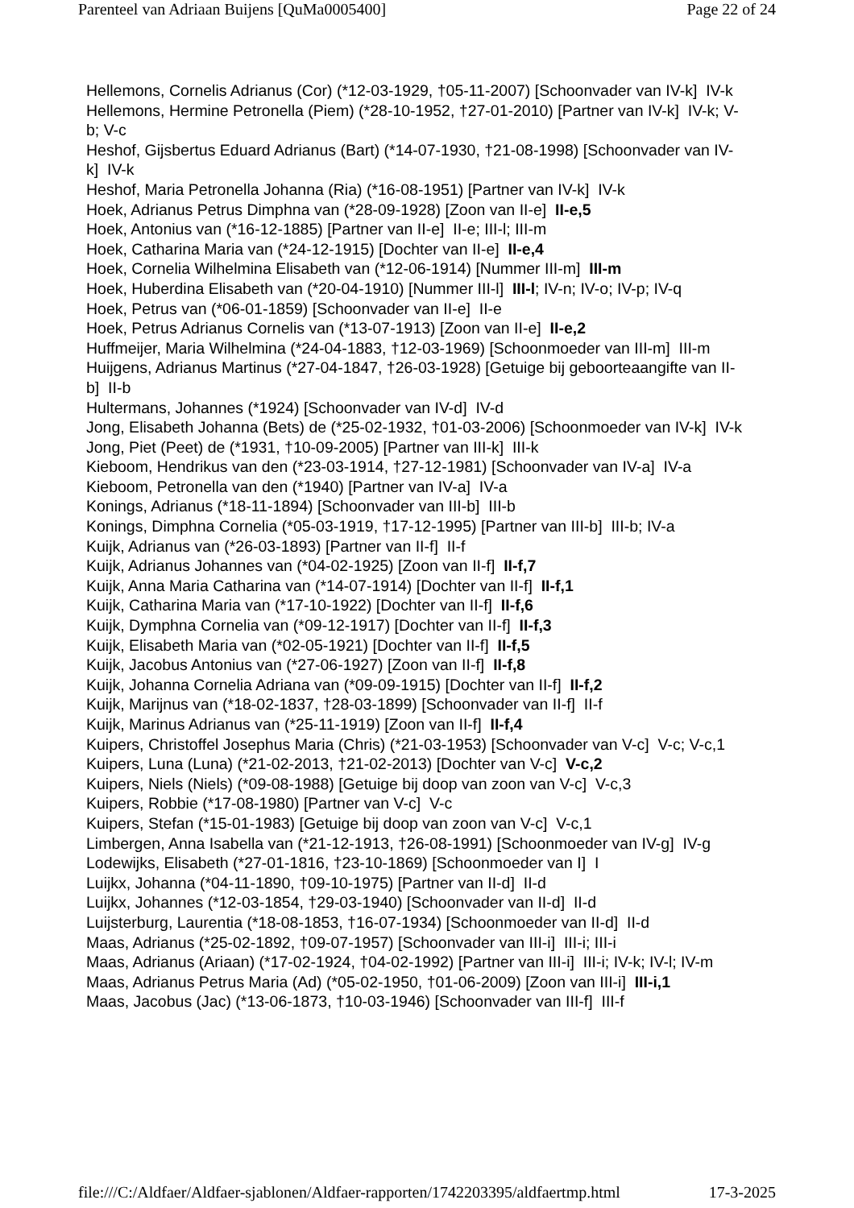Parenteel van Adriaan Buijens [QuMa0005400] Page 22 of 24
Hellemons, Cornelis Adrianus (Cor) (*12-03-1929, †05-11-2007) [Schoonvader van IV-k] IV-k
Hellemons, Hermine Petronella (Piem) (*28-10-1952, †27-01-2010) [Partner van IV-k] IV-k; V-b; V-c
Heshof, Gijsbertus Eduard Adrianus (Bart) (*14-07-1930, †21-08-1998) [Schoonvader van IV-k] IV-k
Heshof, Maria Petronella Johanna (Ria) (*16-08-1951) [Partner van IV-k] IV-k
Hoek, Adrianus Petrus Dimphna van (*28-09-1928) [Zoon van II-e] II-e,5
Hoek, Antonius van (*16-12-1885) [Partner van II-e] II-e; III-l; III-m
Hoek, Catharina Maria van (*24-12-1915) [Dochter van II-e] II-e,4
Hoek, Cornelia Wilhelmina Elisabeth van (*12-06-1914) [Nummer III-m] III-m
Hoek, Huberdina Elisabeth van (*20-04-1910) [Nummer III-l] III-l; IV-n; IV-o; IV-p; IV-q
Hoek, Petrus van (*06-01-1859) [Schoonvader van II-e] II-e
Hoek, Petrus Adrianus Cornelis van (*13-07-1913) [Zoon van II-e] II-e,2
Huffmeijer, Maria Wilhelmina (*24-04-1883, †12-03-1969) [Schoonmoeder van III-m] III-m
Huijgens, Adrianus Martinus (*27-04-1847, †26-03-1928) [Getuige bij geboorteaangifte van II-b] II-b
Hultermans, Johannes (*1924) [Schoonvader van IV-d] IV-d
Jong, Elisabeth Johanna (Bets) de (*25-02-1932, †01-03-2006) [Schoonmoeder van IV-k] IV-k
Jong, Piet (Peet) de (*1931, †10-09-2005) [Partner van III-k] III-k
Kieboom, Hendrikus van den (*23-03-1914, †27-12-1981) [Schoonvader van IV-a] IV-a
Kieboom, Petronella van den (*1940) [Partner van IV-a] IV-a
Konings, Adrianus (*18-11-1894) [Schoonvader van III-b] III-b
Konings, Dimphna Cornelia (*05-03-1919, †17-12-1995) [Partner van III-b] III-b; IV-a
Kuijk, Adrianus van (*26-03-1893) [Partner van II-f] II-f
Kuijk, Adrianus Johannes van (*04-02-1925) [Zoon van II-f] II-f,7
Kuijk, Anna Maria Catharina van (*14-07-1914) [Dochter van II-f] II-f,1
Kuijk, Catharina Maria van (*17-10-1922) [Dochter van II-f] II-f,6
Kuijk, Dymphna Cornelia van (*09-12-1917) [Dochter van II-f] II-f,3
Kuijk, Elisabeth Maria van (*02-05-1921) [Dochter van II-f] II-f,5
Kuijk, Jacobus Antonius van (*27-06-1927) [Zoon van II-f] II-f,8
Kuijk, Johanna Cornelia Adriana van (*09-09-1915) [Dochter van II-f] II-f,2
Kuijk, Marijnus van (*18-02-1837, †28-03-1899) [Schoonvader van II-f] II-f
Kuijk, Marinus Adrianus van (*25-11-1919) [Zoon van II-f] II-f,4
Kuipers, Christoffel Josephus Maria (Chris) (*21-03-1953) [Schoonvader van V-c] V-c; V-c,1
Kuipers, Luna (Luna) (*21-02-2013, †21-02-2013) [Dochter van V-c] V-c,2
Kuipers, Niels (Niels) (*09-08-1988) [Getuige bij doop van zoon van V-c] V-c,3
Kuipers, Robbie (*17-08-1980) [Partner van V-c] V-c
Kuipers, Stefan (*15-01-1983) [Getuige bij doop van zoon van V-c] V-c,1
Limbergen, Anna Isabella van (*21-12-1913, †26-08-1991) [Schoonmoeder van IV-g] IV-g
Lodewijks, Elisabeth (*27-01-1816, †23-10-1869) [Schoonmoeder van I] I
Luijkx, Johanna (*04-11-1890, †09-10-1975) [Partner van II-d] II-d
Luijkx, Johannes (*12-03-1854, †29-03-1940) [Schoonvader van II-d] II-d
Luijsterburg, Laurentia (*18-08-1853, †16-07-1934) [Schoonmoeder van II-d] II-d
Maas, Adrianus (*25-02-1892, †09-07-1957) [Schoonvader van III-i] III-i; III-i
Maas, Adrianus (Ariaan) (*17-02-1924, †04-02-1992) [Partner van III-i] III-i; IV-k; IV-l; IV-m
Maas, Adrianus Petrus Maria (Ad) (*05-02-1950, †01-06-2009) [Zoon van III-i] III-i,1
Maas, Jacobus (Jac) (*13-06-1873, †10-03-1946) [Schoonvader van III-f] III-f
file:///C:/Aldfaer/Aldfaer-sjablonen/Aldfaer-rapporten/1742203395/aldfaertmp.html 17-3-2025